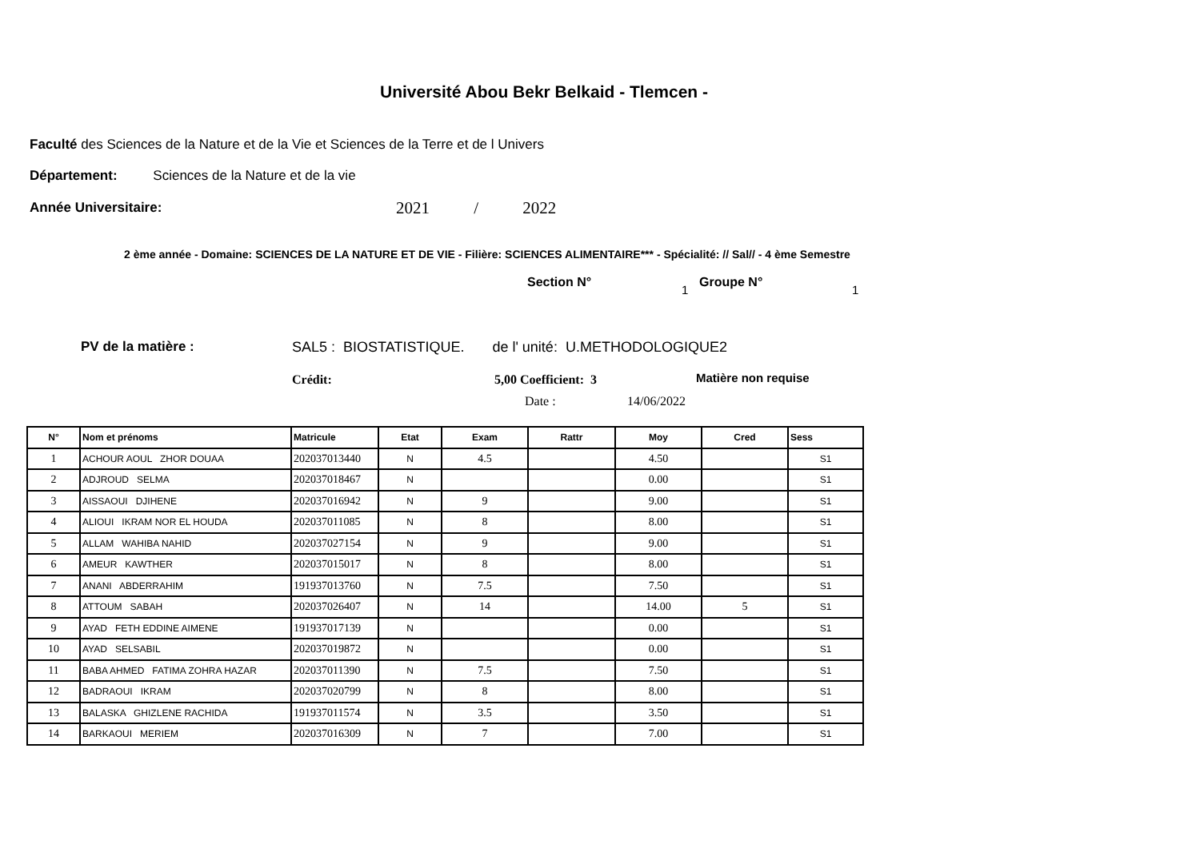Université Abou Bekr Belkaid - Tlemcen -
Faculté des Sciences de la Nature et de la Vie et Sciences de la Terre et de l Univers
Département: Sciences de la Nature et de la vie
Année Universitaire: 2021 / 2022
2 ème année - Domaine: SCIENCES DE LA NATURE ET DE VIE - Filière: SCIENCES ALIMENTAIRE*** - Spécialité: // Sal// - 4 ème Semestre
Section N° 1 Groupe N° 1
PV de la matière : SAL5 : BIOSTATISTIQUE. de l' unité: U.METHODOLOGIQUE2
Crédit: 5,00 Coefficient: 3 Matière non requise
Date : 14/06/2022
| N° | Nom et prénoms | Matricule | Etat | Exam | Rattr | Moy | Cred | Sess |
| --- | --- | --- | --- | --- | --- | --- | --- | --- |
| 1 | ACHOUR AOUL ZHOR DOUAA | 202037013440 | N | 4.5 | | 4.50 | | S1 |
| 2 | ADJROUD SELMA | 202037018467 | N | | | 0.00 | | S1 |
| 3 | AISSAOUI DJIHENE | 202037016942 | N | 9 | | 9.00 | | S1 |
| 4 | ALIOUI IKRAM NOR EL HOUDA | 202037011085 | N | 8 | | 8.00 | | S1 |
| 5 | ALLAM WAHIBA NAHID | 202037027154 | N | 9 | | 9.00 | | S1 |
| 6 | AMEUR KAWTHER | 202037015017 | N | 8 | | 8.00 | | S1 |
| 7 | ANANI ABDERRAHIM | 191937013760 | N | 7.5 | | 7.50 | | S1 |
| 8 | ATTOUM SABAH | 202037026407 | N | 14 | | 14.00 | 5 | S1 |
| 9 | AYAD FETH EDDINE AIMENE | 191937017139 | N | | | 0.00 | | S1 |
| 10 | AYAD SELSABIL | 202037019872 | N | | | 0.00 | | S1 |
| 11 | BABA AHMED FATIMA ZOHRA HAZAR | 202037011390 | N | 7.5 | | 7.50 | | S1 |
| 12 | BADRAOUI IKRAM | 202037020799 | N | 8 | | 8.00 | | S1 |
| 13 | BALASKA GHIZLENE RACHIDA | 191937011574 | N | 3.5 | | 3.50 | | S1 |
| 14 | BARKAOUI MERIEM | 202037016309 | N | 7 | | 7.00 | | S1 |